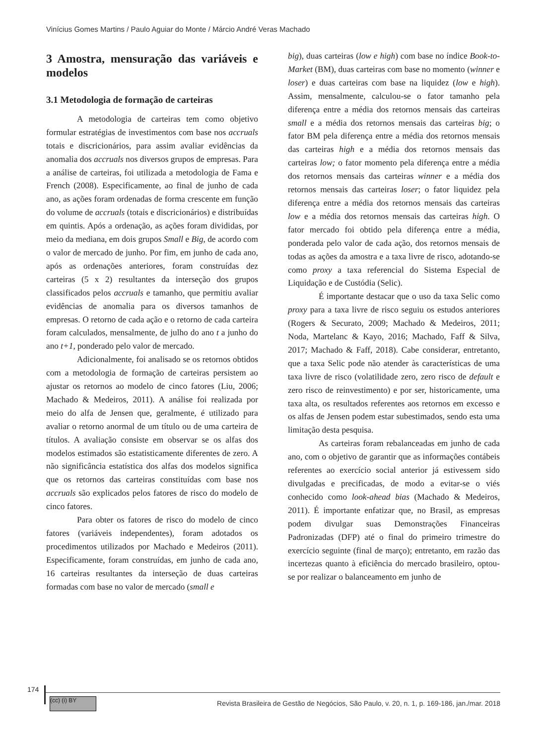Vinícius Gomes Martins / Paulo Aguiar do Monte / Márcio André Veras Machado
3 Amostra, mensuração das variáveis e modelos
3.1 Metodologia de formação de carteiras
A metodologia de carteiras tem como objetivo formular estratégias de investimentos com base nos accruals totais e discricionários, para assim avaliar evidências da anomalia dos accruals nos diversos grupos de empresas. Para a análise de carteiras, foi utilizada a metodologia de Fama e French (2008). Especificamente, ao final de junho de cada ano, as ações foram ordenadas de forma crescente em função do volume de accruals (totais e discricionários) e distribuídas em quintis. Após a ordenação, as ações foram divididas, por meio da mediana, em dois grupos Small e Big, de acordo com o valor de mercado de junho. Por fim, em junho de cada ano, após as ordenações anteriores, foram construídas dez carteiras (5 x 2) resultantes da interseção dos grupos classificados pelos accruals e tamanho, que permitiu avaliar evidências de anomalia para os diversos tamanhos de empresas. O retorno de cada ação e o retorno de cada carteira foram calculados, mensalmente, de julho do ano t a junho do ano t+1, ponderado pelo valor de mercado.
Adicionalmente, foi analisado se os retornos obtidos com a metodologia de formação de carteiras persistem ao ajustar os retornos ao modelo de cinco fatores (Liu, 2006; Machado & Medeiros, 2011). A análise foi realizada por meio do alfa de Jensen que, geralmente, é utilizado para avaliar o retorno anormal de um título ou de uma carteira de títulos. A avaliação consiste em observar se os alfas dos modelos estimados são estatisticamente diferentes de zero. A não significância estatística dos alfas dos modelos significa que os retornos das carteiras constituídas com base nos accruals são explicados pelos fatores de risco do modelo de cinco fatores.
Para obter os fatores de risco do modelo de cinco fatores (variáveis independentes), foram adotados os procedimentos utilizados por Machado e Medeiros (2011). Especificamente, foram construídas, em junho de cada ano, 16 carteiras resultantes da interseção de duas carteiras formadas com base no valor de mercado (small e
big), duas carteiras (low e high) com base no índice Book-to-Market (BM), duas carteiras com base no momento (winner e loser) e duas carteiras com base na liquidez (low e high). Assim, mensalmente, calculou-se o fator tamanho pela diferença entre a média dos retornos mensais das carteiras small e a média dos retornos mensais das carteiras big; o fator BM pela diferença entre a média dos retornos mensais das carteiras high e a média dos retornos mensais das carteiras low; o fator momento pela diferença entre a média dos retornos mensais das carteiras winner e a média dos retornos mensais das carteiras loser; o fator liquidez pela diferença entre a média dos retornos mensais das carteiras low e a média dos retornos mensais das carteiras high. O fator mercado foi obtido pela diferença entre a média, ponderada pelo valor de cada ação, dos retornos mensais de todas as ações da amostra e a taxa livre de risco, adotando-se como proxy a taxa referencial do Sistema Especial de Liquidação e de Custódia (Selic).
É importante destacar que o uso da taxa Selic como proxy para a taxa livre de risco seguiu os estudos anteriores (Rogers & Securato, 2009; Machado & Medeiros, 2011; Noda, Martelanc & Kayo, 2016; Machado, Faff & Silva, 2017; Machado & Faff, 2018). Cabe considerar, entretanto, que a taxa Selic pode não atender às características de uma taxa livre de risco (volatilidade zero, zero risco de default e zero risco de reinvestimento) e por ser, historicamente, uma taxa alta, os resultados referentes aos retornos em excesso e os alfas de Jensen podem estar subestimados, sendo esta uma limitação desta pesquisa.
As carteiras foram rebalanceadas em junho de cada ano, com o objetivo de garantir que as informações contábeis referentes ao exercício social anterior já estivessem sido divulgadas e precificadas, de modo a evitar-se o viés conhecido como look-ahead bias (Machado & Medeiros, 2011). É importante enfatizar que, no Brasil, as empresas podem divulgar suas Demonstrações Financeiras Padronizadas (DFP) até o final do primeiro trimestre do exercício seguinte (final de março); entretanto, em razão das incertezas quanto à eficiência do mercado brasileiro, optou-se por realizar o balanceamento em junho de
174
(cc) (i) BY
Revista Brasileira de Gestão de Negócios, São Paulo, v. 20, n. 1, p. 169-186, jan./mar. 2018